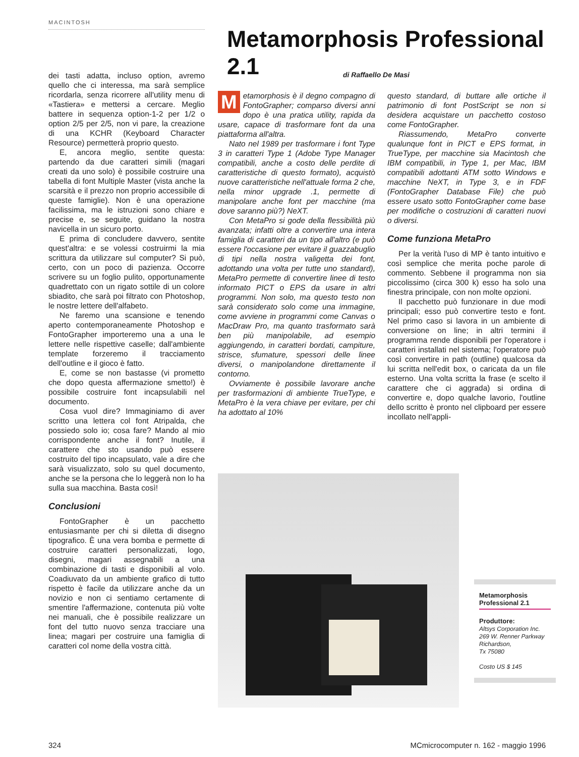MACINTOSH
Metamorphosis Professional 2.1
di Raffaello De Masi
dei tasti adatta, incluso option, avremo quello che ci interessa, ma sarà semplice ricordarla, senza ricorrere all'utility menu di «Tastiera» e mettersi a cercare. Meglio battere in sequenza option-1-2 per 1/2 o option 2/5 per 2/5, non vi pare, la creazione di una KCHR (Keyboard Character Resource) permetterà proprio questo.
E, ancora meglio, sentite questa: partendo da due caratteri simili (magari creati da uno solo) è possibile costruire una tabella di font Multiple Master (vista anche la scarsità e il prezzo non proprio accessibile di queste famiglie). Non è una operazione facilissima, ma le istruzioni sono chiare e precise e, se seguite, guidano la nostra navicella in un sicuro porto.
E prima di concludere davvero, sentite quest'altra: e se volessi costruirmi la mia scrittura da utilizzare sul computer? Si può, certo, con un poco di pazienza. Occorre scrivere su un foglio pulito, opportunamente quadrettato con un rigato sottile di un colore sbiadito, che sarà poi filtrato con Photoshop, le nostre lettere dell'alfabeto.
Ne faremo una scansione e tenendo aperto contemporaneamente Photoshop e FontoGrapher importeremo una a una le lettere nelle rispettive caselle; dall'ambiente template forzeremo il tracciamento dell'outline e il gioco è fatto.
E, come se non bastasse (vi prometto che dopo questa affermazione smetto!) è possibile costruire font incapsulabili nel documento.
Cosa vuol dire? Immaginiamo di aver scritto una lettera col font Atripalda, che possiedo solo io; cosa fare? Mando al mio corrispondente anche il font? Inutile, il carattere che sto usando può essere costruito del tipo incapsulato, vale a dire che sarà visualizzato, solo su quel documento, anche se la persona che lo leggerà non lo ha sulla sua macchina. Basta così!
Conclusioni
FontoGrapher è un pacchetto entusiasmante per chi si diletta di disegno tipografico. È una vera bomba e permette di costruire caratteri personalizzati, logo, disegni, magari assegnabili a una combinazione di tasti e disponibili al volo. Coadiuvato da un ambiente grafico di tutto rispetto è facile da utilizzare anche da un novizio e non ci sentiamo certamente di smentire l'affermazione, contenuta più volte nei manuali, che è possibile realizzare un font del tutto nuovo senza tracciare una linea; magari per costruire una famiglia di caratteri col nome della vostra città.
Metamorphosis è il degno compagno di FontoGrapher; comparso diversi anni dopo è una pratica utility, rapida da usare, capace di trasformare font da una piattaforma all'altra.
Nato nel 1989 per trasformare i font Type 3 in caratteri Type 1 (Adobe Type Manager compatibili, anche a costo delle perdite di caratteristiche di questo formato), acquistò nuove caratteristiche nell'attuale forma 2 che, nella minor upgrade .1, permette di manipolare anche font per macchine (ma dove saranno più?) NeXT.
Con MetaPro si gode della flessibilità più avanzata; infatti oltre a convertire una intera famiglia di caratteri da un tipo all'altro (e può essere l'occasione per evitare il guazzabuglio di tipi nella nostra valigetta dei font, adottando una volta per tutte uno standard), MetaPro permette di convertire linee di testo informato PICT o EPS da usare in altri programmi. Non solo, ma questo testo non sarà considerato solo come una immagine, come avviene in programmi come Canvas o MacDraw Pro, ma quanto trasformato sarà ben più manipolabile, ad esempio aggiungendo, in caratteri bordati, campiture, strisce, sfumature, spessori delle linee diversi, o manipolandone direttamente il contorno.
Ovviamente è possibile lavorare anche per trasformazioni di ambiente TrueType, e MetaPro è la vera chiave per evitare, per chi ha adottato al 10%
questo standard, di buttare alle ortiche il patrimonio di font PostScript se non si desidera acquistare un pacchetto costoso come FontoGrapher.
Riassumendo, MetaPro converte qualunque font in PICT e EPS format, in TrueType, per macchine sia Macintosh che IBM compatibili, in Type 1, per Mac, IBM compatibili adottanti ATM sotto Windows e macchine NeXT, in Type 3, e in FDF (FontoGrapher Database File) che può essere usato sotto FontoGrapher come base per modifiche o costruzioni di caratteri nuovi o diversi.
Come funziona MetaPro
Per la verità l'uso di MP è tanto intuitivo e così semplice che merita poche parole di commento. Sebbene il programma non sia piccolissimo (circa 300 k) esso ha solo una finestra principale, con non molte opzioni.
Il pacchetto può funzionare in due modi principali; esso può convertire testo e font. Nel primo caso si lavora in un ambiente di conversione on line; in altri termini il programma rende disponibili per l'operatore i caratteri installati nel sistema; l'operatore può così convertire in path (outline) qualcosa da lui scritta nell'edit box, o caricata da un file esterno. Una volta scritta la frase (e scelto il carattere che ci aggrada) si ordina di convertire e, dopo qualche lavorio, l'outline dello scritto è pronto nel clipboard per essere incollato nell'appli-
Metamorphosis Professional 2.1
Produttore:
Altsys Corporation Inc.
269 W. Renner Parkway
Richardson,
Tx 75080
Costo US $ 145
324
MCmicrocomputer n. 162 - maggio 1996